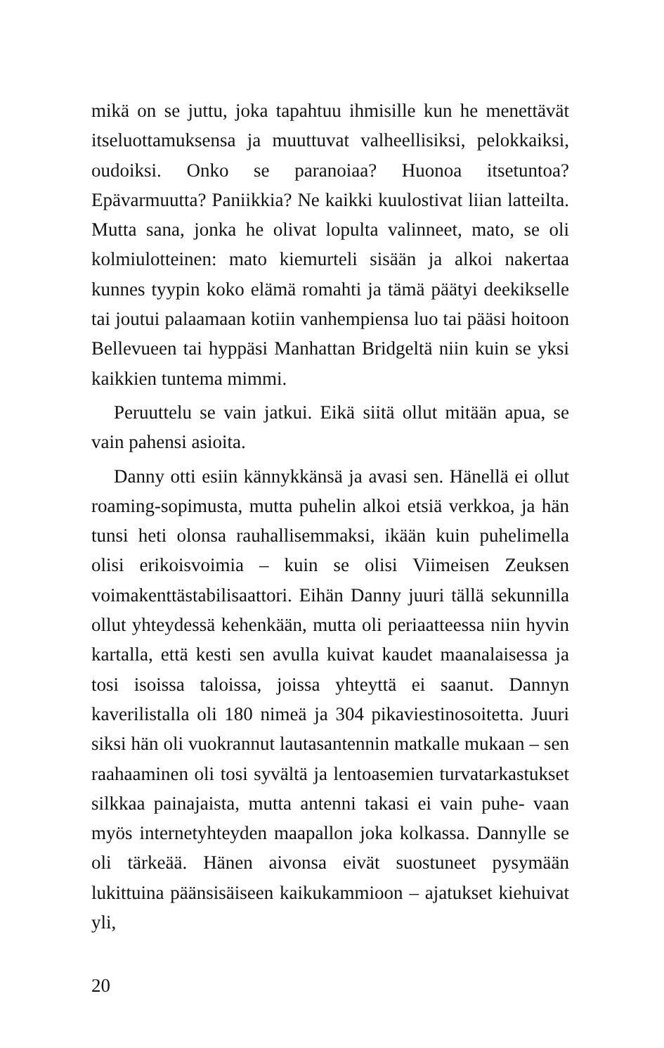mikä on se juttu, joka tapahtuu ihmisille kun he menettävät itseluottamuksensa ja muuttuvat valheellisiksi, pelokkaiksi, oudoiksi. Onko se paranoiaa? Huonoa itsetuntoa? Epävarmuutta? Paniikkia? Ne kaikki kuulostivat liian latteilta. Mutta sana, jonka he olivat lopulta valinneet, mato, se oli kolmiulotteinen: mato kiemurteli sisään ja alkoi nakertaa kunnes tyypin koko elämä romahti ja tämä päätyi deekikselle tai joutui palaamaan kotiin vanhempiensa luo tai pääsi hoitoon Bellevueen tai hyppäsi Manhattan Bridgeltä niin kuin se yksi kaikkien tuntema mimmi.
Peruuttelu se vain jatkui. Eikä siitä ollut mitään apua, se vain pahensi asioita.
Danny otti esiin kännykkänsä ja avasi sen. Hänellä ei ollut roaming-sopimusta, mutta puhelin alkoi etsiä verkkoa, ja hän tunsi heti olonsa rauhallisemmaksi, ikään kuin puhelimella olisi erikoisvoimia – kuin se olisi Viimeisen Zeuksen voimakenttästabilisaattori. Eihän Danny juuri tällä sekunnilla ollut yhteydessä kehenkään, mutta oli periaatteessa niin hyvin kartalla, että kesti sen avulla kuivat kaudet maanalaisessa ja tosi isoissa taloissa, joissa yhteyttä ei saanut. Dannyn kaverilistalla oli 180 nimeä ja 304 pikaviestinosoitetta. Juuri siksi hän oli vuokrannut lautasantennin matkalle mukaan – sen raahaaminen oli tosi syvältä ja lentoasemien turvatarkastukset silkkaa painajaista, mutta antenni takasi ei vain puhe- vaan myös internetyhteyden maapallon joka kolkassa. Dannylle se oli tärkeää. Hänen aivonsa eivät suostuneet pysymään lukittuina päänsisäiseen kaikukammioon – ajatukset kiehuivat yli,
20